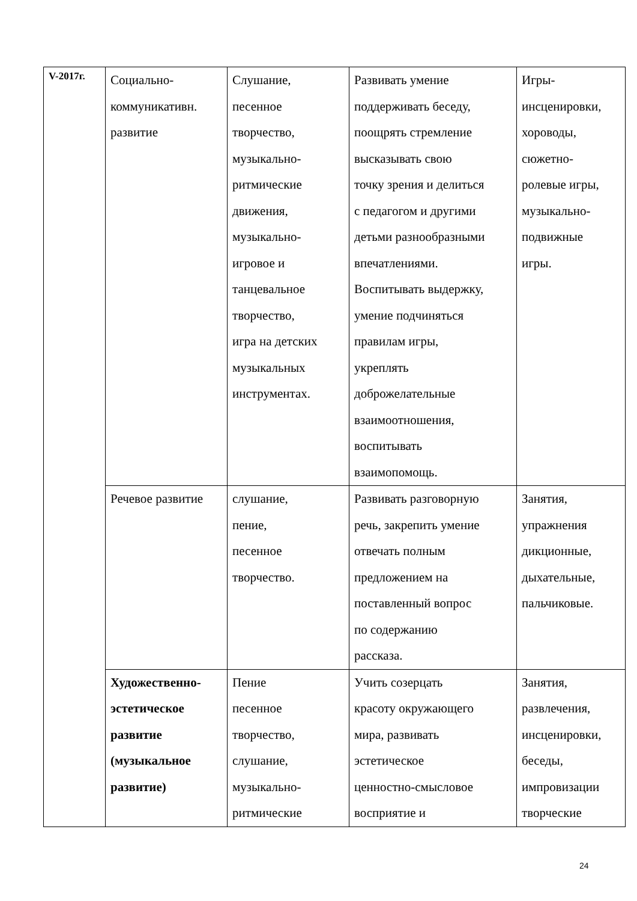| V-2017г. | Социально- коммуникативн. развитие | Слушание, песенное творчество, музыкально- ритмические движения, музыкально- игровое и танцевальное творчество, игра на детских музыкальных инструментах. | Развивать умение поддерживать беседу, поощрять стремление высказывать свою точку зрения и делиться с педагогом и другими детьми разнообразными впечатлениями. Воспитывать выдержку, умение подчиняться правилам игры, укреплять доброжелательные взаимоотношения, воспитывать взаимопомощь. | Игры- инсценировки, хороводы, сюжетно- ролевые игры, музыкально- подвижные игры. |
| | Речевое развитие | слушание, пение, песенное творчество. | Развивать разговорную речь, закрепить умение отвечать полным предложением на поставленный вопрос по содержанию рассказа. | Занятия, упражнения дикционные, дыхательные, пальчиковые. |
| | Художественно- эстетическое развитие (музыкальное развитие) | Пение песенное творчество, слушание, музыкально- ритмические | Учить созерцать красоту окружающего мира, развивать эстетическое ценностно-смысловое восприятие и | Занятия, развлечения, инсценировки, беседы, импровизации творческие |
24